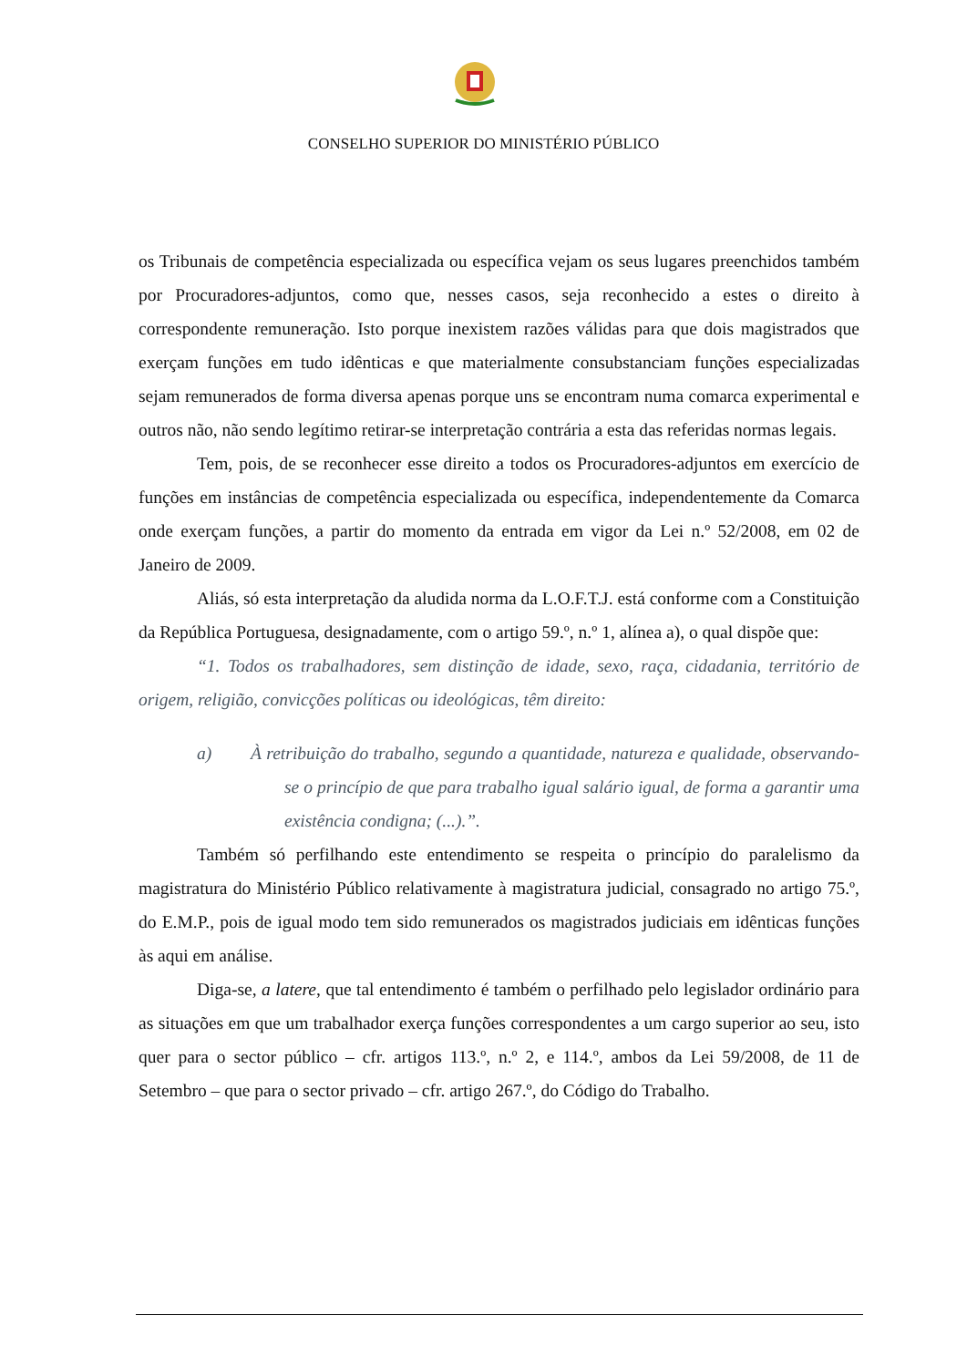CONSELHO SUPERIOR DO MINISTÉRIO PÚBLICO
os Tribunais de competência especializada ou específica vejam os seus lugares preenchidos também por Procuradores-adjuntos, como que, nesses casos, seja reconhecido a estes o direito à correspondente remuneração. Isto porque inexistem razões válidas para que dois magistrados que exerçam funções em tudo idênticas e que materialmente consubstanciam funções especializadas sejam remunerados de forma diversa apenas porque uns se encontram numa comarca experimental e outros não, não sendo legítimo retirar-se interpretação contrária a esta das referidas normas legais.
Tem, pois, de se reconhecer esse direito a todos os Procuradores-adjuntos em exercício de funções em instâncias de competência especializada ou específica, independentemente da Comarca onde exerçam funções, a partir do momento da entrada em vigor da Lei n.º 52/2008, em 02 de Janeiro de 2009.
Aliás, só esta interpretação da aludida norma da L.O.F.T.J. está conforme com a Constituição da República Portuguesa, designadamente, com o artigo 59.º, n.º 1, alínea a), o qual dispõe que:
“1. Todos os trabalhadores, sem distinção de idade, sexo, raça, cidadania, território de origem, religião, convicções políticas ou ideológicas, têm direito:
a) À retribuição do trabalho, segundo a quantidade, natureza e qualidade, observando-se o princípio de que para trabalho igual salário igual, de forma a garantir uma existência condigna; (...).”.
Também só perfilhando este entendimento se respeita o princípio do paralelismo da magistratura do Ministério Público relativamente à magistratura judicial, consagrado no artigo 75.º, do E.M.P., pois de igual modo tem sido remunerados os magistrados judiciais em idênticas funções às aqui em análise.
Diga-se, a latere, que tal entendimento é também o perfilhado pelo legislador ordinário para as situações em que um trabalhador exerça funções correspondentes a um cargo superior ao seu, isto quer para o sector público – cfr. artigos 113.º, n.º 2, e 114.º, ambos da Lei 59/2008, de 11 de Setembro – que para o sector privado – cfr. artigo 267.º, do Código do Trabalho.